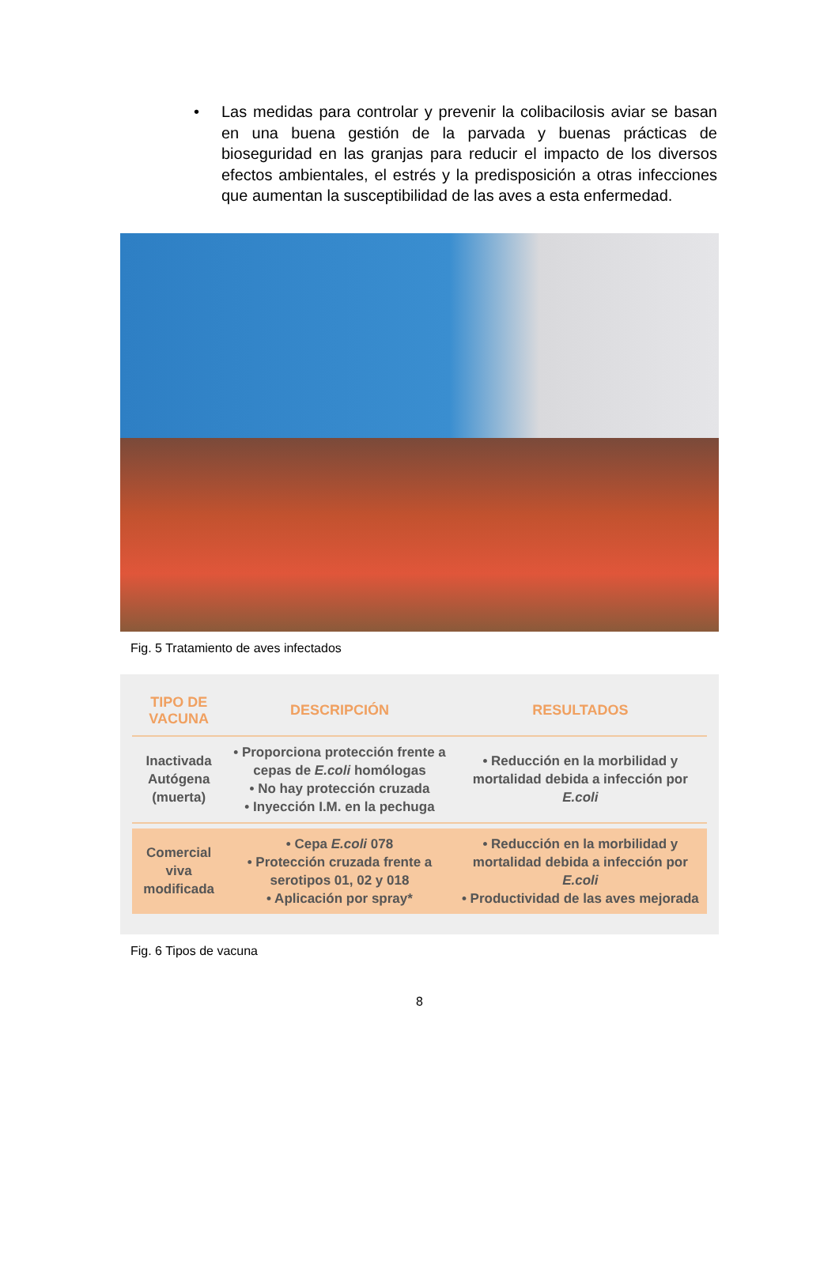• Las medidas para controlar y prevenir la colibacilosis aviar se basan en una buena gestión de la parvada y buenas prácticas de bioseguridad en las granjas para reducir el impacto de los diversos efectos ambientales, el estrés y la predisposición a otras infecciones que aumentan la susceptibilidad de las aves a esta enfermedad.
Fig. 5 Tratamiento de aves infectados
| TIPO DE VACUNA | DESCRIPCIÓN | RESULTADOS |
| --- | --- | --- |
| Inactivada Autógena (muerta) | • Proporciona protección frente a cepas de E.coli homólogas • No hay protección cruzada • Inyección I.M. en la pechuga | • Reducción en la morbilidad y mortalidad debida a infección por E.coli |
| Comercial viva modificada | • Cepa E.coli 078 • Protección cruzada frente a serotipos 01, 02 y 018 • Aplicación por spray* | • Reducción en la morbilidad y mortalidad debida a infección por E.coli • Productividad de las aves mejorada |
Fig. 6 Tipos de vacuna
8